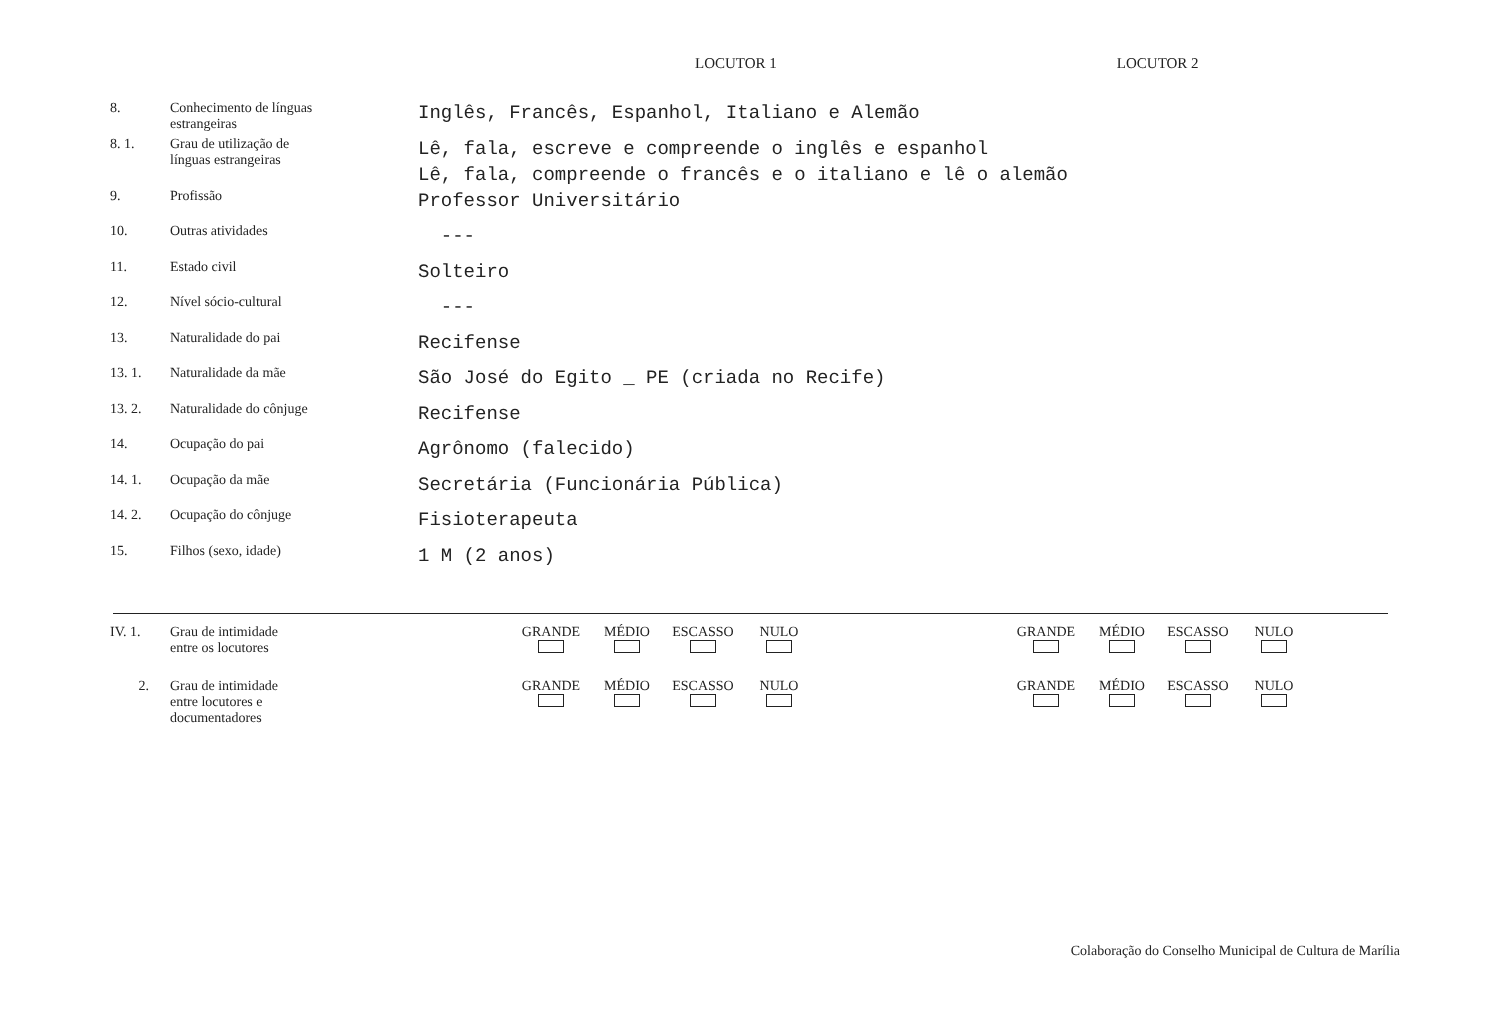LOCUTOR 1 LOCUTOR 2
| 8. | Conhecimento de línguas estrangeiras | Inglês, Francês, Espanhol, Italiano e Alemão |
| 8. 1. | Grau de utilização de línguas estrangeiras | Lê, fala, escreve e compreende o inglês e espanhol Lê, fala, compreende o francês e o italiano e lê o alemão |
| 9. | Profissão | Professor Universitário |
| 10. | Outras atividades | --- |
| 11. | Estado civil | Solteiro |
| 12. | Nível sócio-cultural | --- |
| 13. | Naturalidade do pai | Recifense |
| 13. 1. | Naturalidade da mãe | São José do Egito _ PE (criada no Recife) |
| 13. 2. | Naturalidade do cônjuge | Recifense |
| 14. | Ocupação do pai | Agrônomo (falecido) |
| 14. 1. | Ocupação da mãe | Secretária (Funcionária Pública) |
| 14. 2. | Ocupação do cônjuge | Fisioterapeuta |
| 15. | Filhos (sexo, idade) | 1 M (2 anos) |
IV. 1. Grau de intimidade
entre os locutores
GRANDE
MÉDIO
ESCASSO
NULO
GRANDE
MÉDIO
ESCASSO
NULO
2. Grau de intimidade
entre locutores e
documentadores
GRANDE
MÉDIO
ESCASSO
NULO
GRANDE
MÉDIO
ESCASSO
NULO
Colaboração do Conselho Municipal de Cultura de Marília